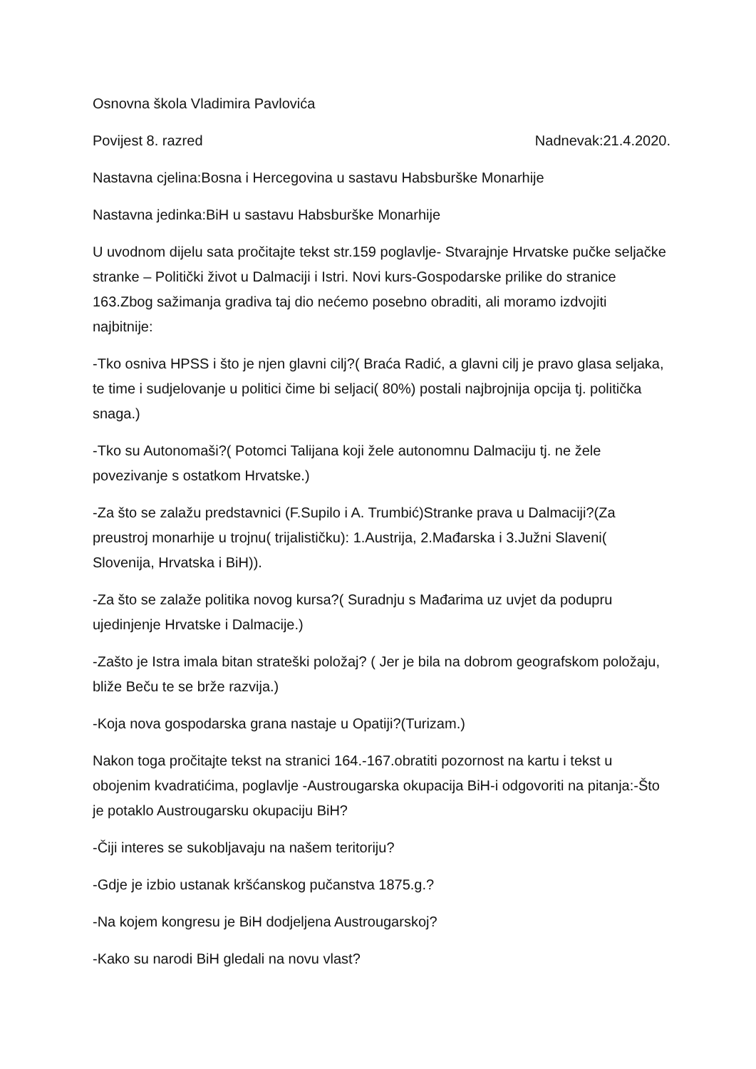Osnovna škola Vladimira Pavlovića
Povijest 8. razred Nadnevak:21.4.2020.
Nastavna cjelina:Bosna i Hercegovina u sastavu Habsburške Monarhije
Nastavna jedinka:BiH u sastavu Habsburške Monarhije
U uvodnom dijelu sata pročitajte tekst str.159 poglavlje- Stvarajnje Hrvatske pučke seljačke stranke – Politički život u Dalmaciji i Istri. Novi kurs-Gospodarske prilike do stranice 163.Zbog sažimanja gradiva taj dio nećemo posebno obraditi, ali moramo izdvojiti najbitnije:
-Tko osniva HPSS i što je njen glavni cilj?( Braća Radić, a glavni cilj je pravo glasa seljaka, te time i sudjelovanje u politici čime bi seljaci( 80%) postali najbrojnija opcija tj. politička snaga.)
-Tko su Autonomaši?( Potomci Talijana koji žele autonomnu Dalmaciju tj. ne žele povezivanje s ostatkom Hrvatske.)
-Za što se zalažu predstavnici (F.Supilo i A. Trumbić)Stranke prava u Dalmaciji?(Za preustroj monarhije u trojnu( trijalističku): 1.Austrija, 2.Mađarska i 3.Južni Slaveni( Slovenija, Hrvatska i BiH)).
-Za što se zalaže politika novog kursa?( Suradnju s Mađarima uz uvjet da podupru ujedinjenje Hrvatske i Dalmacije.)
-Zašto je Istra imala bitan strateški položaj? ( Jer je bila na dobrom geografskom položaju, bliže Beču te se brže razvija.)
-Koja nova gospodarska grana nastaje u Opatiji?(Turizam.)
Nakon toga pročitajte tekst na stranici 164.-167.obratiti pozornost na kartu i tekst u obojenim kvadratićima, poglavlje -Austrougarska okupacija BiH-i odgovoriti na pitanja:-Što je potaklo Austrougarsku okupaciju BiH?
-Čiji interes se sukobljavaju na našem teritoriju?
-Gdje je izbio ustanak kršćanskog pučanstva 1875.g.?
-Na kojem kongresu je BiH dodjeljena Austrougarskoj?
-Kako su narodi BiH gledali na novu vlast?